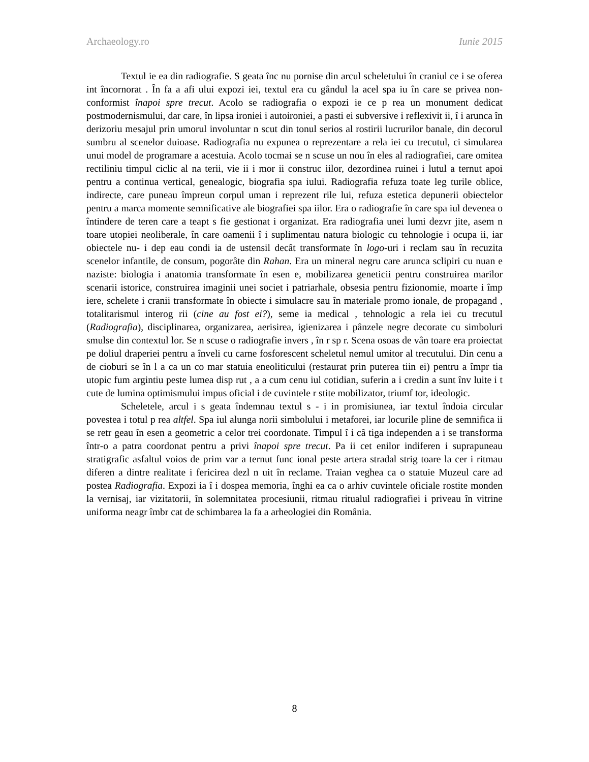Archaeology.ro Iunie 2015
Textul ie ea din radiografie. S geata înc nu pornise din arcul scheletului în craniul ce i se oferea int încornorat . În fa a afi ului expozi iei, textul era cu gândul la acel spa iu în care se privea non-conformist înapoi spre trecut. Acolo se radiografia o expozi ie ce p rea un monument dedicat postmodernismului, dar care, în lipsa ironiei i autoironiei, a pasti ei subversive i reflexivit ii, î i arunca în derizoriu mesajul prin umorul involuntar n scut din tonul serios al rostirii lucrurilor banale, din decorul sumbru al scenelor duioase. Radiografia nu expunea o reprezentare a rela iei cu trecutul, ci simularea unui model de programare a acestuia. Acolo tocmai se n scuse un nou în eles al radiografiei, care omitea rectiliniu timpul ciclic al na terii, vie ii i mor ii construc iilor, dezordinea ruinei i lutul a ternut apoi pentru a continua vertical, genealogic, biografia spa iului. Radiografia refuza toate leg turile oblice, indirecte, care puneau împreun corpul uman i reprezent rile lui, refuza estetica depunerii obiectelor pentru a marca momente semnificative ale biografiei spa iilor. Era o radiografie în care spa iul devenea o întindere de teren care a teapt s fie gestionat i organizat. Era radiografia unei lumi dezvr jite, asem n toare utopiei neoliberale, în care oamenii î i suplimentau natura biologic cu tehnologie i ocupa ii, iar obiectele nu- i dep eau condi ia de ustensil decât transformate în logo-uri i reclam sau în recuzita scenelor infantile, de consum, pogorâte din Rahan. Era un mineral negru care arunca sclipiri cu nuan e naziste: biologia i anatomia transformate în esen e, mobilizarea geneticii pentru construirea marilor scenarii istorice, construirea imaginii unei societ i patriarhale, obsesia pentru fizionomie, moarte i împ iere, schelete i cranii transformate în obiecte i simulacre sau în materiale promo ionale, de propagand , totalitarismul interog rii (cine au fost ei?), seme ia medical , tehnologic a rela iei cu trecutul (Radiografia), disciplinarea, organizarea, aerisirea, igienizarea i pânzele negre decorate cu simboluri smulse din contextul lor. Se n scuse o radiografie invers , în r sp r. Scena osoas de vân toare era proiectat pe doliul draperiei pentru a înveli cu carne fosforescent scheletul nemul umitor al trecutului. Din cenu a de cioburi se în l a ca un co mar statuia eneoliticului (restaurat prin puterea tiin ei) pentru a împr tia utopic fum argintiu peste lumea disp rut , a a cum cenu iul cotidian, suferin a i credin a sunt înv luite i t cute de lumina optimismului impus oficial i de cuvintele r stite mobilizator, triumf tor, ideologic.
Scheletele, arcul i s geata îndemnau textul s - i in promisiunea, iar textul îndoia circular povestea i totul p rea altfel. Spa iul alunga norii simbolului i metaforei, iar locurile pline de semnifica ii se retr geau în esen a geometric a celor trei coordonate. Timpul î i câ tiga independen a i se transforma într-o a patra coordonat pentru a privi înapoi spre trecut. Pa ii cet enilor indiferen i suprapuneau stratigrafic asfaltul voios de prim var a ternut func ional peste artera stradal strig toare la cer i ritmau diferen a dintre realitate i fericirea dezl n uit în reclame. Traian veghea ca o statuie Muzeul care ad postea Radiografia. Expozi ia î i dospea memoria, înghi ea ca o arhiv cuvintele oficiale rostite monden la vernisaj, iar vizitatorii, în solemnitatea procesiunii, ritmau ritualul radiografiei i priveau în vitrine uniforma neagr îmbr cat de schimbarea la fa a arheologiei din România.
8